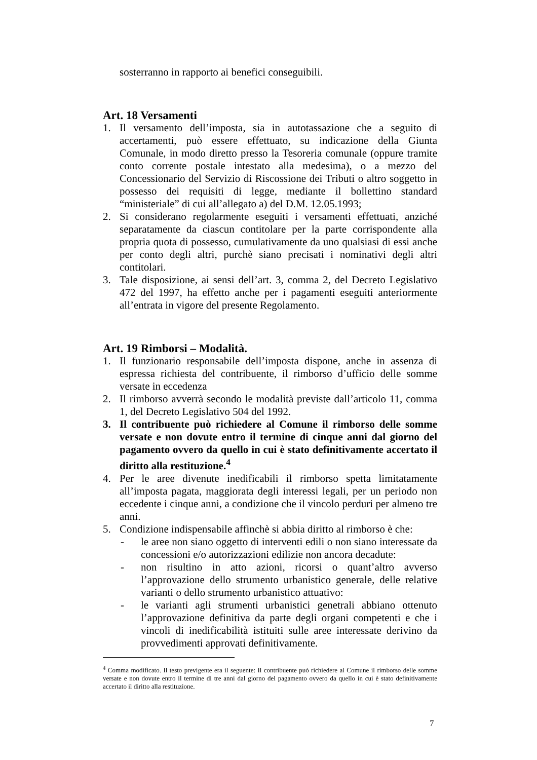sosterranno in rapporto ai benefici conseguibili.
Art. 18 Versamenti
1. Il versamento dell’imposta, sia in autotassazione che a seguito di accertamenti, può essere effettuato, su indicazione della Giunta Comunale, in modo diretto presso la Tesoreria comunale (oppure tramite conto corrente postale intestato alla medesima), o a mezzo del Concessionario del Servizio di Riscossione dei Tributi o altro soggetto in possesso dei requisiti di legge, mediante il bollettino standard “ministeriale” di cui all’allegato a) del D.M. 12.05.1993;
2. Si considerano regolarmente eseguiti i versamenti effettuati, anziché separatamente da ciascun contitolare per la parte corrispondente alla propria quota di possesso, cumulativamente da uno qualsiasi di essi anche per conto degli altri, purchè siano precisati i nominativi degli altri contitolari.
3. Tale disposizione, ai sensi dell’art. 3, comma 2, del Decreto Legislativo 472 del 1997, ha effetto anche per i pagamenti eseguiti anteriormente all’entrata in vigore del presente Regolamento.
Art. 19 Rimborsi – Modalità.
1. Il funzionario responsabile dell’imposta dispone, anche in assenza di espressa richiesta del contribuente, il rimborso d’ufficio delle somme versate in eccedenza
2. Il rimborso avverrà secondo le modalità previste dall’articolo 11, comma 1, del Decreto Legislativo 504 del 1992.
3. Il contribuente può richiedere al Comune il rimborso delle somme versate e non dovute entro il termine di cinque anni dal giorno del pagamento ovvero da quello in cui è stato definitivamente accertato il diritto alla restituzione.<sup>4</sup>
4. Per le aree divenute inedificabili il rimborso spetta limitatamente all’imposta pagata, maggiorata degli interessi legali, per un periodo non eccedente i cinque anni, a condizione che il vincolo perduri per almeno tre anni.
5. Condizione indispensabile affinchè si abbia diritto al rimborso è che:
- le aree non siano oggetto di interventi edili o non siano interessate da concessioni e/o autorizzazioni edilizie non ancora decadute:
- non risultino in atto azioni, ricorsi o quant’altro avverso l’approvazione dello strumento urbanistico generale, delle relative varianti o dello strumento urbanistico attuativo:
- le varianti agli strumenti urbanistici genetrali abbiano ottenuto l’approvazione definitiva da parte degli organi competenti e che i vincoli di inedificabilità istituiti sulle aree interessate derivino da provvedimenti approvati definitivamente.
<sup>4</sup> Comma modificato. Il testo previgente era il seguente: Il contribuente può richiedere al Comune il rimborso delle somme versate e non dovute entro il termine di tre anni dal giorno del pagamento ovvero da quello in cui è stato definitivamente accertato il diritto alla restituzione.
7